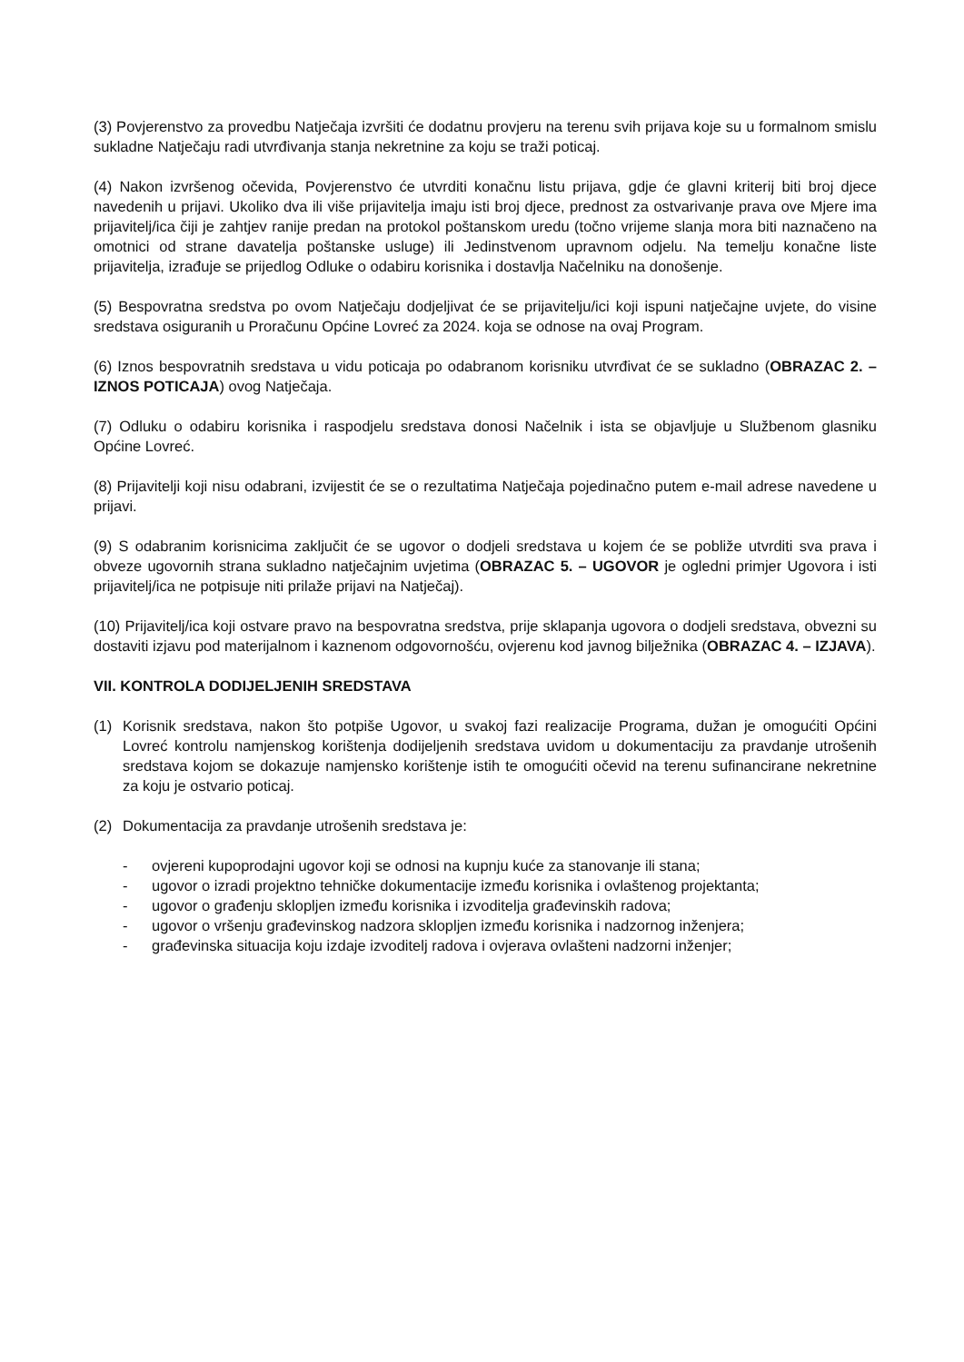(3) Povjerenstvo za provedbu Natječaja izvršiti će dodatnu provjeru na terenu svih prijava koje su u formalnom smislu sukladne Natječaju radi utvrđivanja stanja nekretnine za koju se traži poticaj.
(4) Nakon izvršenog očevida, Povjerenstvo će utvrditi konačnu listu prijava, gdje će glavni kriterij biti broj djece navedenih u prijavi. Ukoliko dva ili više prijavitelja imaju isti broj djece, prednost za ostvarivanje prava ove Mjere ima prijavitelj/ica čiji je zahtjev ranije predan na protokol poštanskom uredu (točno vrijeme slanja mora biti naznačeno na omotnici od strane davatelja poštanske usluge) ili Jedinstvenom upravnom odjelu. Na temelju konačne liste prijavitelja, izrađuje se prijedlog Odluke o odabiru korisnika i dostavlja Načelniku na donošenje.
(5) Bespovratna sredstva po ovom Natječaju dodjeljivat će se prijavitelju/ici koji ispuni natječajne uvjete, do visine sredstava osiguranih u Proračunu Općine Lovreć za 2024. koja se odnose na ovaj Program.
(6) Iznos bespovratnih sredstava u vidu poticaja po odabranom korisniku utvrđivat će se sukladno (OBRAZAC 2. –IZNOS POTICAJA) ovog Natječaja.
(7) Odluku o odabiru korisnika i raspodjelu sredstava donosi Načelnik i ista se objavljuje u Službenom glasniku Općine Lovreć.
(8) Prijavitelji koji nisu odabrani, izvijestit će se o rezultatima Natječaja pojedinačno putem e-mail adrese navedene u prijavi.
(9) S odabranim korisnicima zaključit će se ugovor o dodjeli sredstava u kojem će se pobliže utvrditi sva prava i obveze ugovornih strana sukladno natječajnim uvjetima (OBRAZAC 5. – UGOVOR je ogledni primjer Ugovora i isti prijavitelj/ica ne potpisuje niti prilaže prijavi na Natječaj).
(10) Prijavitelj/ica koji ostvare pravo na bespovratna sredstva, prije sklapanja ugovora o dodjeli sredstava, obvezni su dostaviti izjavu pod materijalnom i kaznenom odgovornošću, ovjerenu kod javnog bilježnika (OBRAZAC 4. – IZJAVA).
VII. KONTROLA DODIJELJENIH SREDSTAVA
(1) Korisnik sredstava, nakon što potpiše Ugovor, u svakoj fazi realizacije Programa, dužan je omogućiti Općini Lovreć kontrolu namjenskog korištenja dodijeljenih sredstava uvidom u dokumentaciju za pravdanje utrošenih sredstava kojom se dokazuje namjensko korištenje istih te omogućiti očevid na terenu sufinancirane nekretnine za koju je ostvario poticaj.
(2) Dokumentacija za pravdanje utrošenih sredstava je:
- ovjereni kupoprodajni ugovor koji se odnosi na kupnju kuće za stanovanje ili stana;
- ugovor o izradi projektno tehničke dokumentacije između korisnika i ovlaštenog projektanta;
- ugovor o građenju sklopljen između korisnika i izvoditelja građevinskih radova;
- ugovor o vršenju građevinskog nadzora sklopljen između korisnika i nadzornog inženjera;
- građevinska situacija koju izdaje izvoditelj radova i ovjerava ovlašteni nadzorni inženjer;